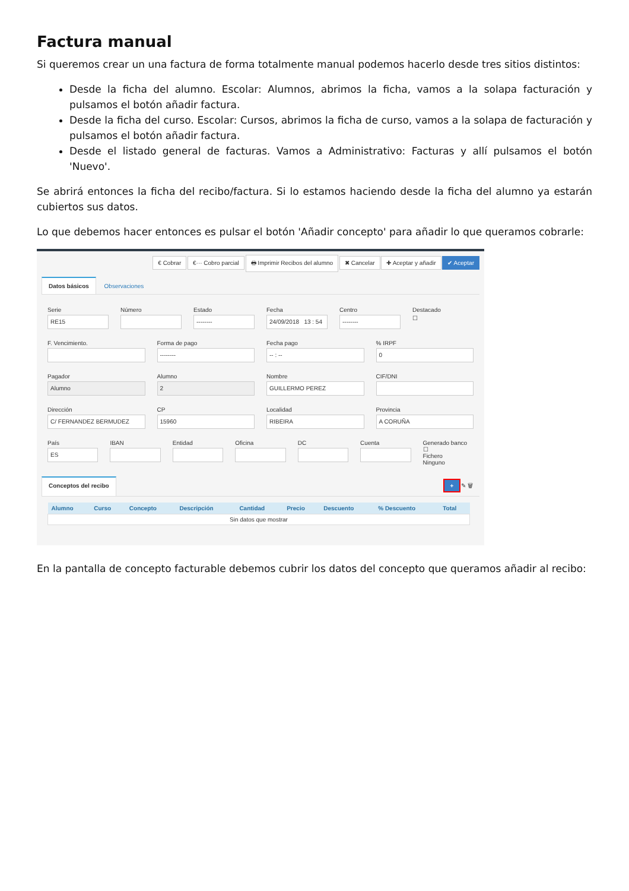Factura manual
Si queremos crear un una factura de forma totalmente manual podemos hacerlo desde tres sitios distintos:
Desde la ficha del alumno. Escolar: Alumnos, abrimos la ficha, vamos a la solapa facturación y pulsamos el botón añadir factura.
Desde la ficha del curso. Escolar: Cursos, abrimos la ficha de curso, vamos a la solapa de facturación y pulsamos el botón añadir factura.
Desde el listado general de facturas. Vamos a Administrativo: Facturas y allí pulsamos el botón 'Nuevo'.
Se abrirá entonces la ficha del recibo/factura. Si lo estamos haciendo desde la ficha del alumno ya estarán cubiertos sus datos.
Lo que debemos hacer entonces es pulsar el botón 'Añadir concepto' para añadir lo que queramos cobrarle:
€ Cobrar €··· Cobro parcial 🖶 Imprimir Recibos del alumno ✖ Cancelar ✚ Aceptar y añadir ✔ Aceptar
Datos básicos Observaciones
Serie
RE15
Número Estado
--------
Fecha
24/09/2018 13 : 54
Centro
--------
Destacado
☐
F. Vencimiento. Forma de pago
--------
Fecha pago
-- : --
% IRPF
0
Pagador
Alumno
Alumno
2
Nombre
GUILLERMO PEREZ
CIF/DNI
Dirección
C/ FERNANDEZ BERMUDEZ
CP
15960
Localidad
RIBEIRA
Provincia
A CORUÑA
País
ES
IBAN Entidad Oficina DC Cuenta Generado banco ☐
Fichero
Ninguno
Conceptos del recibo + ✎ 🗑
| Alumno | Curso | Concepto | Descripción | Cantidad | Precio | Descuento | % Descuento | Total |
| --- | --- | --- | --- | --- | --- | --- | --- | --- |
| Sin datos que mostrar | | | | | | | | |
En la pantalla de concepto facturable debemos cubrir los datos del concepto que queramos añadir al recibo: